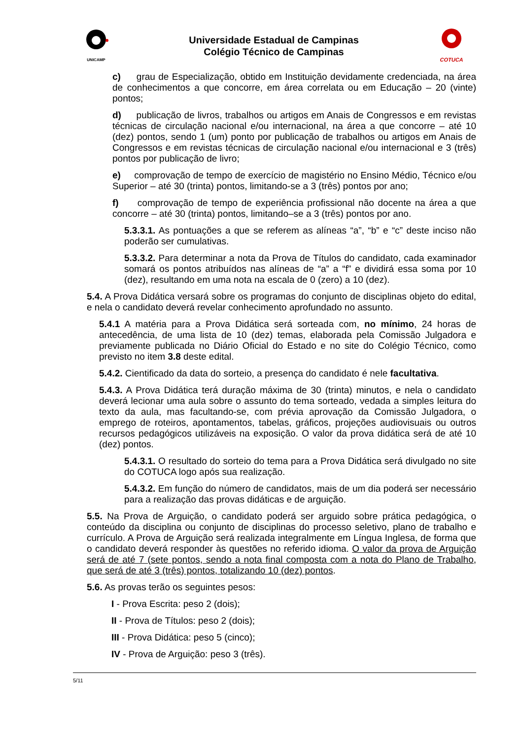UNICAMP
Universidade Estadual de Campinas
Colégio Técnico de Campinas
COTUCA
c) grau de Especialização, obtido em Instituição devidamente credenciada, na área de conhecimentos a que concorre, em área correlata ou em Educação – 20 (vinte) pontos;
d) publicação de livros, trabalhos ou artigos em Anais de Congressos e em revistas técnicas de circulação nacional e/ou internacional, na área a que concorre – até 10 (dez) pontos, sendo 1 (um) ponto por publicação de trabalhos ou artigos em Anais de Congressos e em revistas técnicas de circulação nacional e/ou internacional e 3 (três) pontos por publicação de livro;
e) comprovação de tempo de exercício de magistério no Ensino Médio, Técnico e/ou Superior – até 30 (trinta) pontos, limitando-se a 3 (três) pontos por ano;
f) comprovação de tempo de experiência profissional não docente na área a que concorre – até 30 (trinta) pontos, limitando–se a 3 (três) pontos por ano.
5.3.3.1. As pontuações a que se referem as alíneas “a”, “b” e “c” deste inciso não poderão ser cumulativas.
5.3.3.2. Para determinar a nota da Prova de Títulos do candidato, cada examinador somará os pontos atribuídos nas alíneas de “a” a “f” e dividirá essa soma por 10 (dez), resultando em uma nota na escala de 0 (zero) a 10 (dez).
5.4. A Prova Didática versará sobre os programas do conjunto de disciplinas objeto do edital, e nela o candidato deverá revelar conhecimento aprofundado no assunto.
5.4.1 A matéria para a Prova Didática será sorteada com, no mínimo, 24 horas de antecedência, de uma lista de 10 (dez) temas, elaborada pela Comissão Julgadora e previamente publicada no Diário Oficial do Estado e no site do Colégio Técnico, como previsto no item 3.8 deste edital.
5.4.2. Cientificado da data do sorteio, a presença do candidato é nele facultativa.
5.4.3. A Prova Didática terá duração máxima de 30 (trinta) minutos, e nela o candidato deverá lecionar uma aula sobre o assunto do tema sorteado, vedada a simples leitura do texto da aula, mas facultando-se, com prévia aprovação da Comissão Julgadora, o emprego de roteiros, apontamentos, tabelas, gráficos, projeções audiovisuais ou outros recursos pedagógicos utilizáveis na exposição. O valor da prova didática será de até 10 (dez) pontos.
5.4.3.1. O resultado do sorteio do tema para a Prova Didática será divulgado no site do COTUCA logo após sua realização.
5.4.3.2. Em função do número de candidatos, mais de um dia poderá ser necessário para a realização das provas didáticas e de arguição.
5.5. Na Prova de Arguição, o candidato poderá ser arguido sobre prática pedagógica, o conteúdo da disciplina ou conjunto de disciplinas do processo seletivo, plano de trabalho e currículo. A Prova de Arguição será realizada integralmente em Língua Inglesa, de forma que o candidato deverá responder às questões no referido idioma. O valor da prova de Arguição será de até 7 (sete pontos, sendo a nota final composta com a nota do Plano de Trabalho, que será de até 3 (três) pontos, totalizando 10 (dez) pontos.
5.6. As provas terão os seguintes pesos:
I - Prova Escrita: peso 2 (dois);
II - Prova de Títulos: peso 2 (dois);
III - Prova Didática: peso 5 (cinco);
IV - Prova de Arguição: peso 3 (três).
5/11